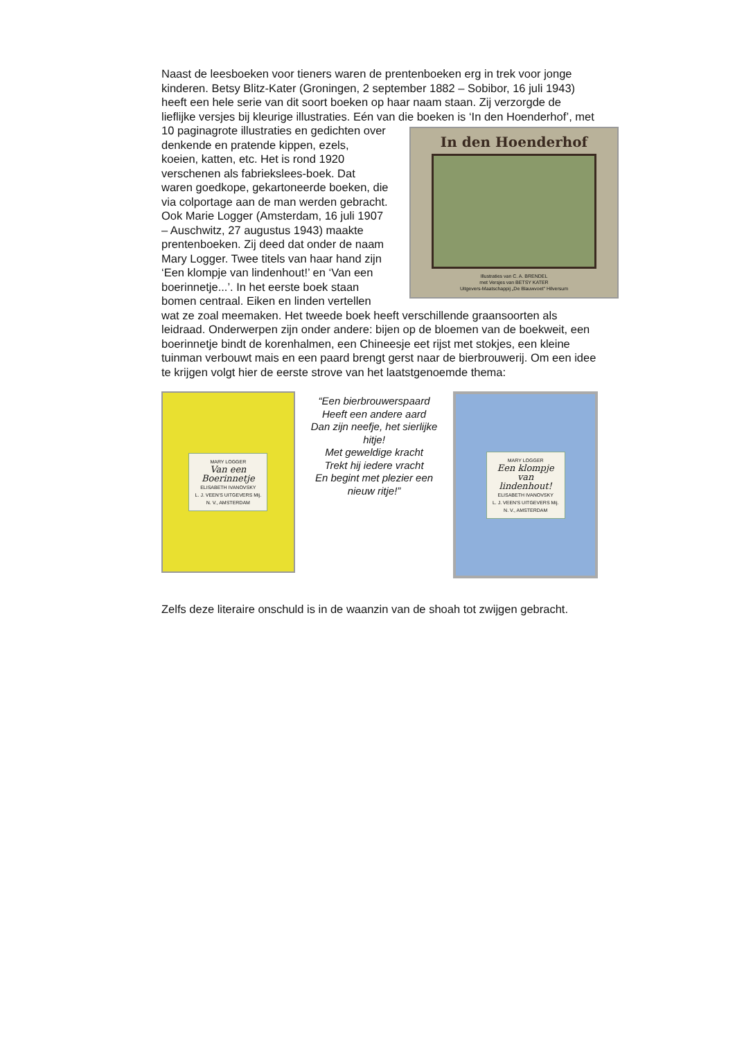Naast de leesboeken voor tieners waren de prentenboeken erg in trek voor jonge kinderen. Betsy Blitz-Kater (Groningen, 2 september 1882 – Sobibor, 16 juli 1943) heeft een hele serie van dit soort boeken op haar naam staan. Zij verzorgde de lieflijke versjes bij kleurige illustraties. Eén van die boeken is ‘In den Hoenderhof’, met 10 In den Hoenderhof
Illustraties van C. A. BRENDEL
met Versjes van BETSY KATER
Uitgevers-Maatschappij „De Blauwvoet" Hilversum paginagrote illustraties en gedichten over denkende en pratende kippen, ezels, koeien, katten, etc. Het is rond 1920 verschenen als fabriekslees-boek. Dat waren goedkope, gekartoneerde boeken, die via colportage aan de man werden gebracht.
Ook Marie Logger (Amsterdam, 16 juli 1907 – Auschwitz, 27 augustus 1943) maakte prentenboeken. Zij deed dat onder de naam Mary Logger. Twee titels van haar hand zijn ‘Een klompje van lindenhout!’ en ‘Van een boerinnetje...’. In het eerste boek staan bomen centraal. Eiken en linden vertellen wat ze zoal meemaken. Het tweede boek heeft verschillende graansoorten als leidraad. Onderwerpen zijn onder andere: bijen op de bloemen van de boekweit, een boerinnetje bindt de korenhalmen, een Chineesje eet rijst met stokjes, een kleine tuinman verbouwt mais en een paard brengt gerst naar de bierbrouwerij. Om een idee te krijgen volgt hier de eerste strove van het laatstgenoemde thema:
MARY LOGGER
Van een Boerinnetje
ELISABETH IVANOVSKY
L. J. VEEN'S UITGEVERS Mij. N. V., AMSTERDAM
“Een bierbrouwerspaard
Heeft een andere aard
Dan zijn neefje, het sierlijke hitje!
Met geweldige kracht
Trekt hij iedere vracht
En begint met plezier een nieuw ritje!”
MARY LOGGER
Een klompje van lindenhout!
ELISABETH IVANOVSKY
L. J. VEEN'S UITGEVERS Mij. N. V., AMSTERDAM
Zelfs deze literaire onschuld is in de waanzin van de shoah tot zwijgen gebracht.